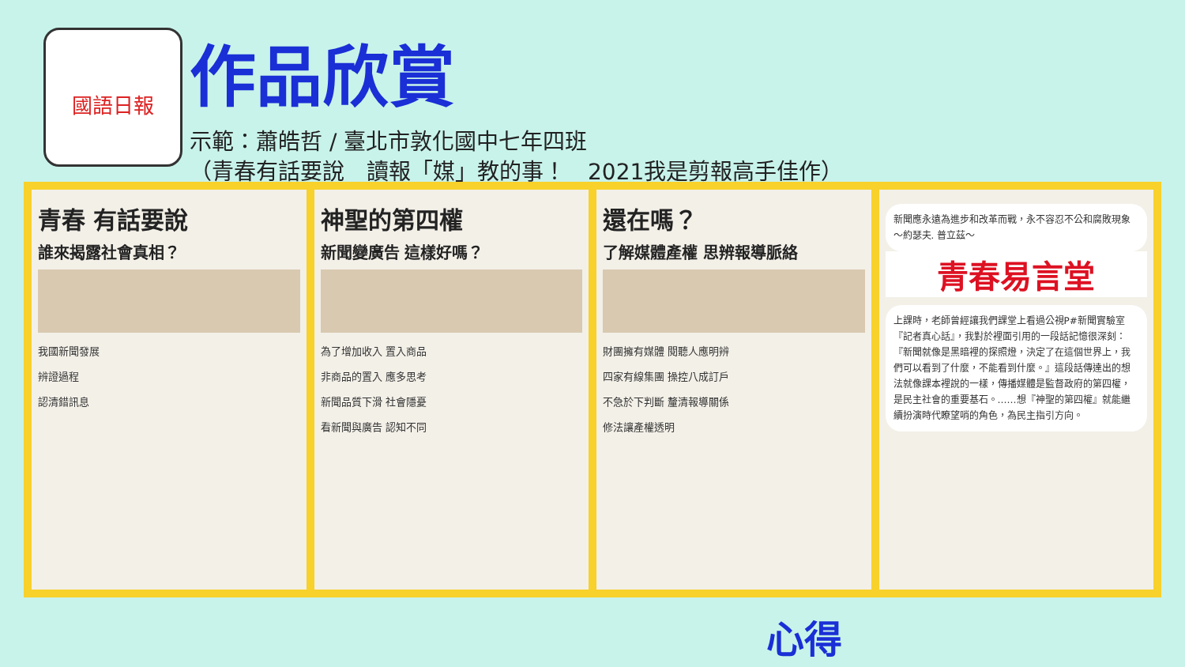國語日報
作品欣賞
示範：蕭皓哲 / 臺北市敦化國中七年四班
（青春有話要說　讀報「媒」教的事！　2021我是剪報高手佳作）
青春 有話要說
誰來揭露社會真相？
我國新聞發展
辨證過程
認清錯訊息
神聖的第四權
新聞變廣告 這樣好嗎？
為了增加收入 置入商品
非商品的置入 應多思考
新聞品質下滑 社會隱憂
看新聞與廣告 認知不同
還在嗎？
了解媒體產權 思辨報導脈絡
財團擁有媒體 閱聽人應明辨
四家有線集團 操控八成訂戶
不急於下判斷 釐清報導關係
修法讓產權透明
新聞應永遠為進步和改革而戰，永不容忍不公和腐敗現象 ～約瑟夫. 普立茲～
青春易言堂
上課時，老師曾經讓我們課堂上看過公視P#新聞實驗室『記者真心話』，我對於裡面引用的一段話記憶很深刻：『新聞就像是黑暗裡的探照燈，決定了在這個世界上，我們可以看到了什麼，不能看到什麼。』這段話傳達出的想法就像課本裡說的一樣，傳播媒體是監督政府的第四權，是民主社會的重要基石。……想『神聖的第四權』就能繼續扮演時代瞭望哨的角色，為民主指引方向。
心得